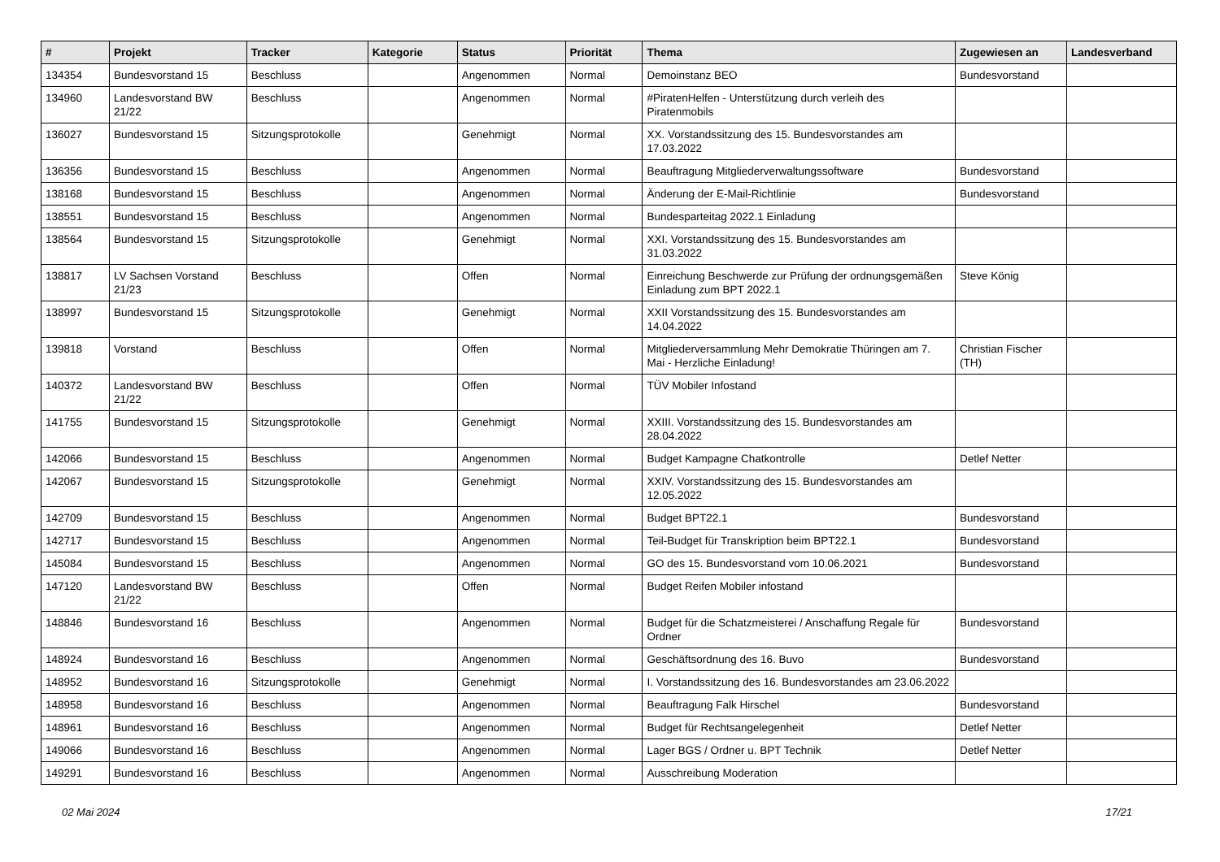| # | Projekt | Tracker | Kategorie | Status | Priorität | Thema | Zugewiesen an | Landesverband |
| --- | --- | --- | --- | --- | --- | --- | --- | --- |
| 134354 | Bundesvorstand 15 | Beschluss | | Angenommen | Normal | Demoinstanz BEO | Bundesvorstand | |
| 134960 | Landesvorstand BW 21/22 | Beschluss | | Angenommen | Normal | #PiratenHelfen - Unterstützung durch verleih des Piratenmobils | | |
| 136027 | Bundesvorstand 15 | Sitzungsprotokolle | | Genehmigt | Normal | XX. Vorstandssitzung des 15. Bundesvorstandes am 17.03.2022 | | |
| 136356 | Bundesvorstand 15 | Beschluss | | Angenommen | Normal | Beauftragung Mitgliederverwaltungssoftware | Bundesvorstand | |
| 138168 | Bundesvorstand 15 | Beschluss | | Angenommen | Normal | Änderung der E-Mail-Richtlinie | Bundesvorstand | |
| 138551 | Bundesvorstand 15 | Beschluss | | Angenommen | Normal | Bundesparteitag 2022.1 Einladung | | |
| 138564 | Bundesvorstand 15 | Sitzungsprotokolle | | Genehmigt | Normal | XXI. Vorstandssitzung des 15. Bundesvorstandes am 31.03.2022 | | |
| 138817 | LV Sachsen Vorstand 21/23 | Beschluss | | Offen | Normal | Einreichung Beschwerde zur Prüfung der ordnungsgemäßen Einladung zum BPT 2022.1 | Steve König | |
| 138997 | Bundesvorstand 15 | Sitzungsprotokolle | | Genehmigt | Normal | XXII Vorstandssitzung des 15. Bundesvorstandes am 14.04.2022 | | |
| 139818 | Vorstand | Beschluss | | Offen | Normal | Mitgliederversammlung Mehr Demokratie Thüringen am 7. Mai - Herzliche Einladung! | Christian Fischer (TH) | |
| 140372 | Landesvorstand BW 21/22 | Beschluss | | Offen | Normal | TÜV Mobiler Infostand | | |
| 141755 | Bundesvorstand 15 | Sitzungsprotokolle | | Genehmigt | Normal | XXIII. Vorstandssitzung des 15. Bundesvorstandes am 28.04.2022 | | |
| 142066 | Bundesvorstand 15 | Beschluss | | Angenommen | Normal | Budget Kampagne Chatkontrolle | Detlef Netter | |
| 142067 | Bundesvorstand 15 | Sitzungsprotokolle | | Genehmigt | Normal | XXIV. Vorstandssitzung des 15. Bundesvorstandes am 12.05.2022 | | |
| 142709 | Bundesvorstand 15 | Beschluss | | Angenommen | Normal | Budget BPT22.1 | Bundesvorstand | |
| 142717 | Bundesvorstand 15 | Beschluss | | Angenommen | Normal | Teil-Budget für Transkription beim BPT22.1 | Bundesvorstand | |
| 145084 | Bundesvorstand 15 | Beschluss | | Angenommen | Normal | GO des 15. Bundesvorstand vom 10.06.2021 | Bundesvorstand | |
| 147120 | Landesvorstand BW 21/22 | Beschluss | | Offen | Normal | Budget Reifen Mobiler infostand | | |
| 148846 | Bundesvorstand 16 | Beschluss | | Angenommen | Normal | Budget für die Schatzmeisterei / Anschaffung Regale für Ordner | Bundesvorstand | |
| 148924 | Bundesvorstand 16 | Beschluss | | Angenommen | Normal | Geschäftsordnung des 16. Buvo | Bundesvorstand | |
| 148952 | Bundesvorstand 16 | Sitzungsprotokolle | | Genehmigt | Normal | I. Vorstandssitzung des 16. Bundesvorstandes am 23.06.2022 | | |
| 148958 | Bundesvorstand 16 | Beschluss | | Angenommen | Normal | Beauftragung Falk Hirschel | Bundesvorstand | |
| 148961 | Bundesvorstand 16 | Beschluss | | Angenommen | Normal | Budget für Rechtsangelegenheit | Detlef Netter | |
| 149066 | Bundesvorstand 16 | Beschluss | | Angenommen | Normal | Lager BGS / Ordner u. BPT Technik | Detlef Netter | |
| 149291 | Bundesvorstand 16 | Beschluss | | Angenommen | Normal | Ausschreibung Moderation | | |
02 Mai 2024 17/21